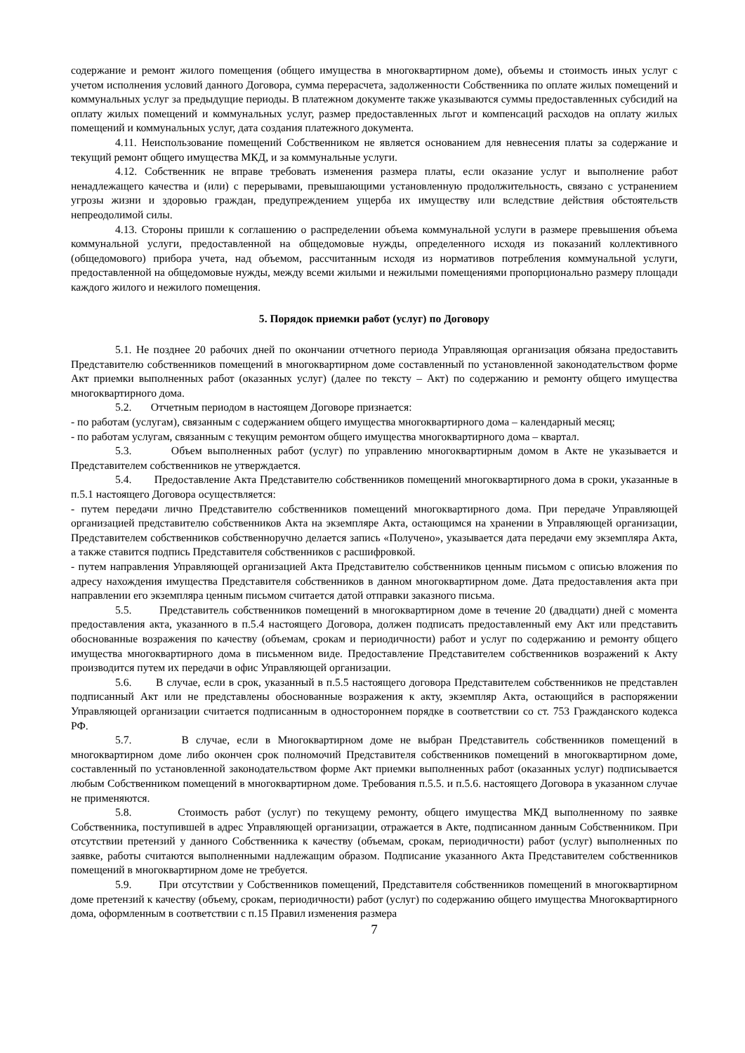содержание и ремонт жилого помещения (общего имущества в многоквартирном доме), объемы и стоимость иных услуг с учетом исполнения условий данного Договора, сумма перерасчета, задолженности Собственника по оплате жилых помещений и коммунальных услуг за предыдущие периоды. В платежном документе также указываются суммы предоставленных субсидий на оплату жилых помещений и коммунальных услуг, размер предоставленных льгот и компенсаций расходов на оплату жилых помещений и коммунальных услуг, дата создания платежного документа.
4.11. Неиспользование помещений Собственником не является основанием для невнесения платы за содержание и текущий ремонт общего имущества МКД, и за коммунальные услуги.
4.12. Собственник не вправе требовать изменения размера платы, если оказание услуг и выполнение работ ненадлежащего качества и (или) с перерывами, превышающими установленную продолжительность, связано с устранением угрозы жизни и здоровью граждан, предупреждением ущерба их имуществу или вследствие действия обстоятельств непреодолимой силы.
4.13. Стороны пришли к соглашению о распределении объема коммунальной услуги в размере превышения объема коммунальной услуги, предоставленной на общедомовые нужды, определенного исходя из показаний коллективного (общедомового) прибора учета, над объемом, рассчитанным исходя из нормативов потребления коммунальной услуги, предоставленной на общедомовые нужды, между всеми жилыми и нежилыми помещениями пропорционально размеру площади каждого жилого и нежилого помещения.
5. Порядок приемки работ (услуг) по Договору
5.1. Не позднее 20 рабочих дней по окончании отчетного периода Управляющая организация обязана предоставить Представителю собственников помещений в многоквартирном доме составленный по установленной законодательством форме Акт приемки выполненных работ (оказанных услуг) (далее по тексту – Акт) по содержанию и ремонту общего имущества многоквартирного дома.
5.2. Отчетным периодом в настоящем Договоре признается:
- по работам (услугам), связанным с содержанием общего имущества многоквартирного дома – календарный месяц;
- по работам услугам, связанным с текущим ремонтом общего имущества многоквартирного дома – квартал.
5.3. Объем выполненных работ (услуг) по управлению многоквартирным домом в Акте не указывается и Представителем собственников не утверждается.
5.4. Предоставление Акта Представителю собственников помещений многоквартирного дома в сроки, указанные в п.5.1 настоящего Договора осуществляется:
- путем передачи лично Представителю собственников помещений многоквартирного дома. При передаче Управляющей организацией представителю собственников Акта на экземпляре Акта, остающимся на хранении в Управляющей организации, Представителем собственников собственноручно делается запись «Получено», указывается дата передачи ему экземпляра Акта, а также ставится подпись Представителя собственников с расшифровкой.
- путем направления Управляющей организацией Акта Представителю собственников ценным письмом с описью вложения по адресу нахождения имущества Представителя собственников в данном многоквартирном доме. Дата предоставления акта при направлении его экземпляра ценным письмом считается датой отправки заказного письма.
5.5. Представитель собственников помещений в многоквартирном доме в течение 20 (двадцати) дней с момента предоставления акта, указанного в п.5.4 настоящего Договора, должен подписать предоставленный ему Акт или представить обоснованные возражения по качеству (объемам, срокам и периодичности) работ и услуг по содержанию и ремонту общего имущества многоквартирного дома в письменном виде. Предоставление Представителем собственников возражений к Акту производится путем их передачи в офис Управляющей организации.
5.6. В случае, если в срок, указанный в п.5.5 настоящего договора Представителем собственников не представлен подписанный Акт или не представлены обоснованные возражения к акту, экземпляр Акта, остающийся в распоряжении Управляющей организации считается подписанным в одностороннем порядке в соответствии со ст. 753 Гражданского кодекса РФ.
5.7. В случае, если в Многоквартирном доме не выбран Представитель собственников помещений в многоквартирном доме либо окончен срок полномочий Представителя собственников помещений в многоквартирном доме, составленный по установленной законодательством форме Акт приемки выполненных работ (оказанных услуг) подписывается любым Собственником помещений в многоквартирном доме. Требования п.5.5. и п.5.6. настоящего Договора в указанном случае не применяются.
5.8. Стоимость работ (услуг) по текущему ремонту, общего имущества МКД выполненному по заявке Собственника, поступившей в адрес Управляющей организации, отражается в Акте, подписанном данным Собственником. При отсутствии претензий у данного Собственника к качеству (объемам, срокам, периодичности) работ (услуг) выполненных по заявке, работы считаются выполненными надлежащим образом. Подписание указанного Акта Представителем собственников помещений в многоквартирном доме не требуется.
5.9. При отсутствии у Собственников помещений, Представителя собственников помещений в многоквартирном доме претензий к качеству (объему, срокам, периодичности) работ (услуг) по содержанию общего имущества Многоквартирного дома, оформленным в соответствии с п.15 Правил изменения размера
7